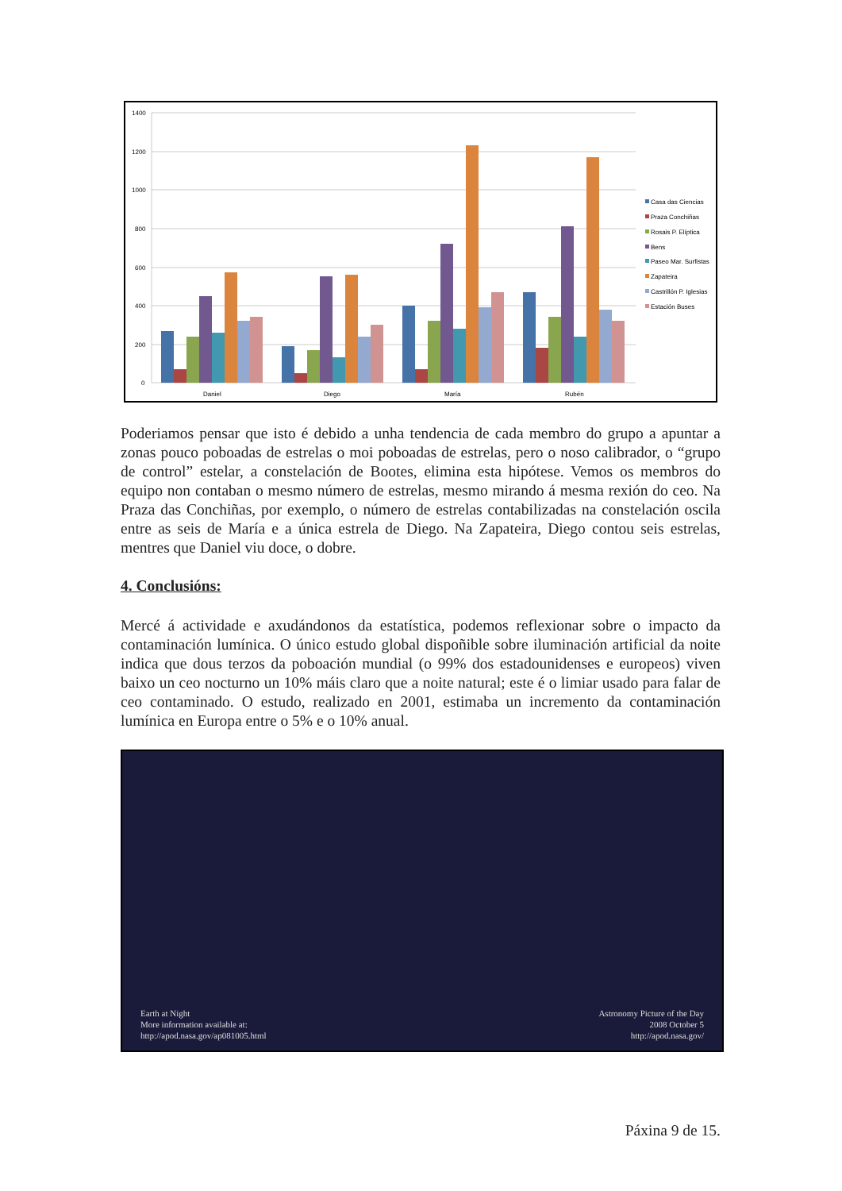1400
1200
1000
800
600
400
200
0
Daniel
Diego
María
Rubén
Casa das Ciencias
Praza Conchiñas
Rosais P. Elíptica
Bens
Paseo Mar. Surfistas
Zapateira
Castrillón P. Iglesias
Estación Buses
Poderiamos pensar que isto é debido a unha tendencia de cada membro do grupo a apuntar a zonas pouco poboadas de estrelas o moi poboadas de estrelas, pero o noso calibrador, o “grupo de control” estelar, a constelación de Bootes, elimina esta hipótese. Vemos os membros do equipo non contaban o mesmo número de estrelas, mesmo mirando á mesma rexión do ceo. Na Praza das Conchiñas, por exemplo, o número de estrelas contabilizadas na constelación oscila entre as seis de María e a única estrela de Diego. Na Zapateira, Diego contou seis estrelas, mentres que Daniel viu doce, o dobre.
4. Conclusións:
Mercé á actividade e axudándonos da estatística, podemos reflexionar sobre o impacto da contaminación lumínica. O único estudo global dispoñible sobre iluminación artificial da noite indica que dous terzos da poboación mundial (o 99% dos estadounidenses e europeos) viven baixo un ceo nocturno un 10% máis claro que a noite natural; este é o limiar usado para falar de ceo contaminado. O estudo, realizado en 2001, estimaba un incremento da contaminación lumínica en Europa entre o 5% e o 10% anual.
Earth at Night
More information available at:
http://apod.nasa.gov/ap081005.html
Astronomy Picture of the Day
2008 October 5
http://apod.nasa.gov/
Páxina 9 de 15.